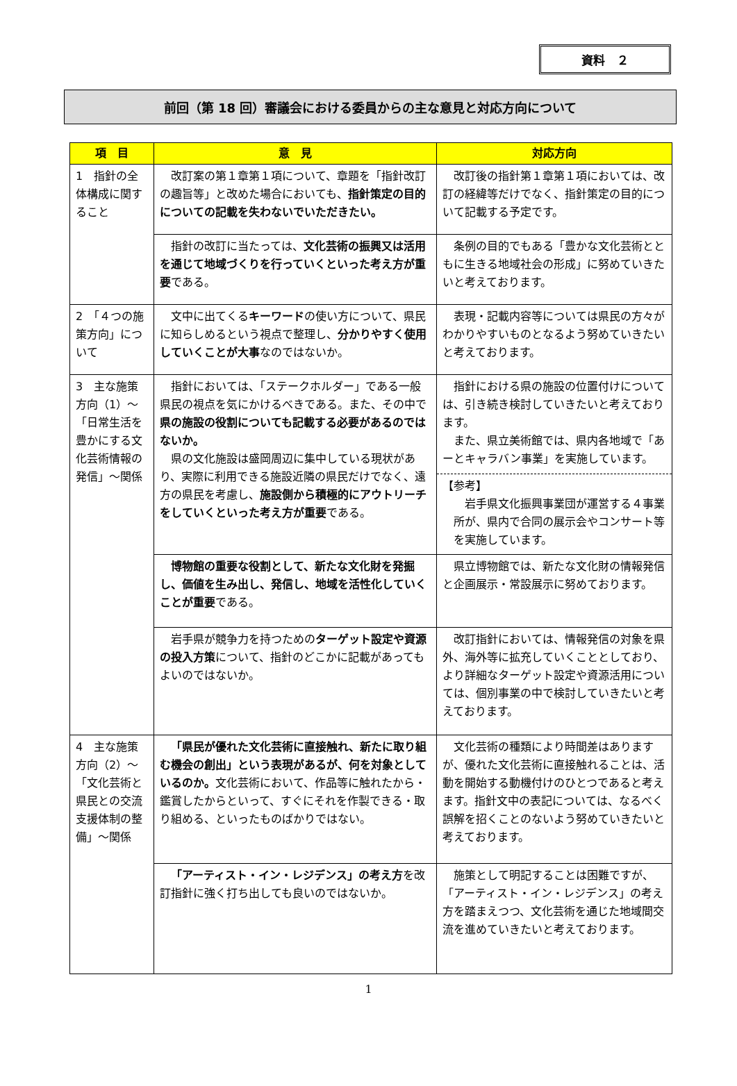資料　２
前回（第 18 回）審議会における委員からの主な意見と対応方向について
| 項 目 | 意 見 | 対応方向 |
| --- | --- | --- |
| 1 指針の全体構成に関すること | 改訂案の第１章第１項について、章題を「指針改訂の趣旨等」と改めた場合においても、 指針策定の目的についての記載を失わないでいただきたい。 | 改訂後の指針第１章第１項においては、改訂の経緯等だけでなく、指針策定の目的について記載する予定です。 |
| | 指針の改訂に当たっては、 文化芸術の振興又は活用を通じて地域づくりを行っていくといった考え方が重要 である。 | 条例の目的でもある「豊かな文化芸術とともに生きる地域社会の形成」に努めていきたいと考えております。 |
| 2 「４つの施策方向」について | 文中に出てくる キーワード の使い方について、県民に知らしめるという視点で整理し、 分かりやすく使用していくことが大事 なのではないか。 | 表現・記載内容等については県民の方々がわかりやすいものとなるよう努めていきたいと考えております。 |
| 3 主な施策方向（1）～「日常生活を豊かにする文化芸術情報の発信」～関係 | 指針においては、「ステークホルダー」である一般県民の視点を気にかけるべきである。また、その中で 県の施設の役割についても記載する必要があるのではないか。 県の文化施設は盛岡周辺に集中している現状があり、実際に利用できる施設近隣の県民だけでなく、遠方の県民を考慮し、 施設側から積極的にアウトリーチをしていくといった考え方が重要 である。 | 指針における県の施設の位置付けについては、引き続き検討していきたいと考えております。 また、県立美術館では、県内各地域で「あーとキャラバン事業」を実施しています。 【参考】 岩手県文化振興事業団が運営する４事業所が、県内で合同の展示会やコンサート等を実施しています。 |
| | 博物館の重要な役割として、新たな文化財を発掘し、価値を生み出し、発信し、地域を活性化していくことが重要 である。 | 県立博物館では、新たな文化財の情報発信と企画展示・常設展示に努めております。 |
| | 岩手県が競争力を持つための ターゲット設定や資源の投入方策 について、指針のどこかに記載があってもよいのではないか。 | 改訂指針においては、情報発信の対象を県外、海外等に拡充していくこととしており、より詳細なターゲット設定や資源活用については、個別事業の中で検討していきたいと考えております。 |
| 4 主な施策方向（2）～「文化芸術と県民との交流支援体制の整備」～関係 | 「県民が優れた文化芸術に直接触れ、新たに取り組む機会の創出」という表現があるが、何を対象としているのか。 文化芸術において、作品等に触れたから・鑑賞したからといって、すぐにそれを作製できる・取り組める、といったものばかりではない。 | 文化芸術の種類により時間差はありますが、優れた文化芸術に直接触れることは、活動を開始する動機付けのひとつであると考えます。指針文中の表記については、なるべく誤解を招くことのないよう努めていきたいと考えております。 |
| | 「アーティスト・イン・レジデンス」の考え方 を改訂指針に強く打ち出しても良いのではないか。 | 施策として明記することは困難ですが、「アーティスト・イン・レジデンス」の考え方を踏まえつつ、文化芸術を通じた地域間交流を進めていきたいと考えております。 |
1